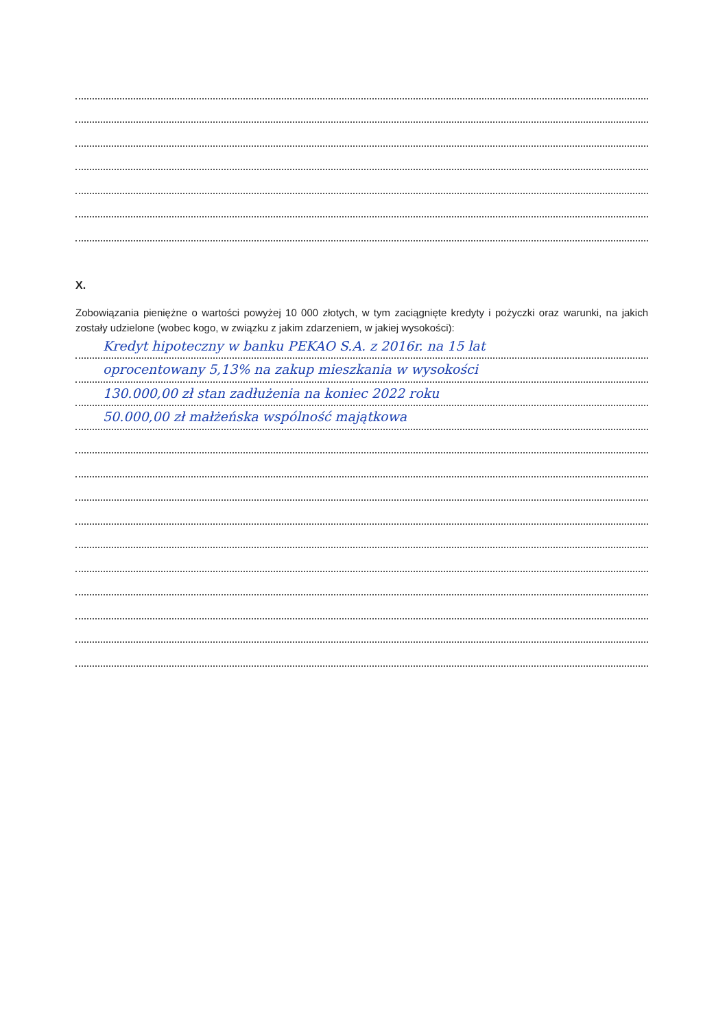X.
Zobowiązania pieniężne o wartości powyżej 10 000 złotych, w tym zaciągnięte kredyty i pożyczki oraz warunki, na jakich zostały udzielone (wobec kogo, w związku z jakim zdarzeniem, w jakiej wysokości):
Kredyt hipoteczny w banku PEKAO S.A. z 2016r. na 15 lat
oprocentowany 5,13% na zakup mieszkania w wysokości
130.000,00 zł stan zadłużenia na koniec 2022 roku
50.000,00 zł małżeńska wspólność majątkowa